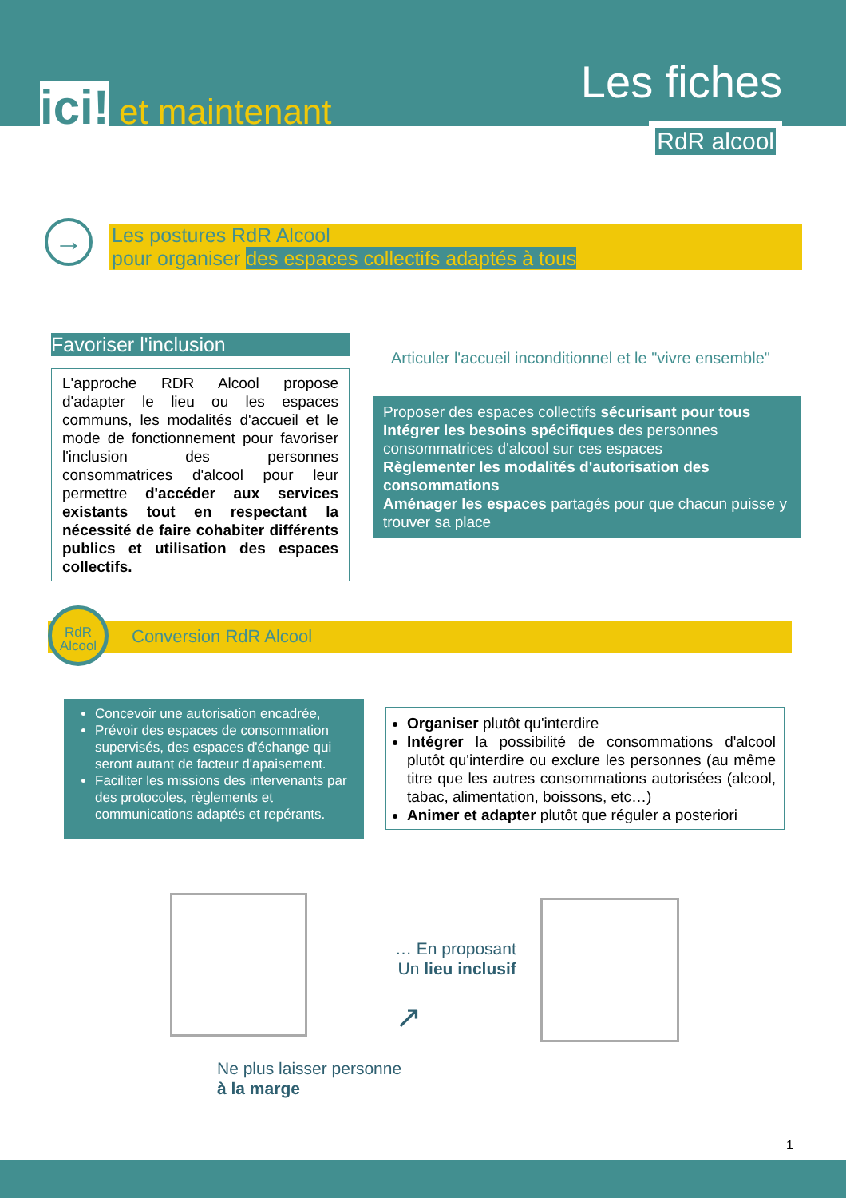ici! et maintenant
Les fiches
RdR alcool
→
Les postures RdR Alcool
pour organiser des espaces collectifs adaptés à tous
Favoriser l'inclusion
L'approche RDR Alcool propose d'adapter le lieu ou les espaces communs, les modalités d'accueil et le mode de fonctionnement pour favoriser l'inclusion des personnes consommatrices d'alcool pour leur permettre d'accéder aux services existants tout en respectant la nécessité de faire cohabiter différents publics et utilisation des espaces collectifs.
Articuler l'accueil inconditionnel et le "vivre ensemble"
Proposer des espaces collectifs sécurisant pour tous
Intégrer les besoins spécifiques des personnes consommatrices d'alcool sur ces espaces
Règlementer les modalités d'autorisation des consommations
Aménager les espaces partagés pour que chacun puisse y trouver sa place
Conversion RdR Alcool
RdR
Alcool
Concevoir une autorisation encadrée,
Prévoir des espaces de consommation supervisés, des espaces d'échange qui seront autant de facteur d'apaisement.
Faciliter les missions des intervenants par des protocoles, règlements et communications adaptés et repérants.
Organiser plutôt qu'interdire
Intégrer la possibilité de consommations d'alcool plutôt qu'interdire ou exclure les personnes (au même titre que les autres consommations autorisées (alcool, tabac, alimentation, boissons, etc…)
Animer et adapter plutôt que réguler a posteriori
… En proposant
Un lieu inclusif
↗
Ne plus laisser personne
à la marge
1